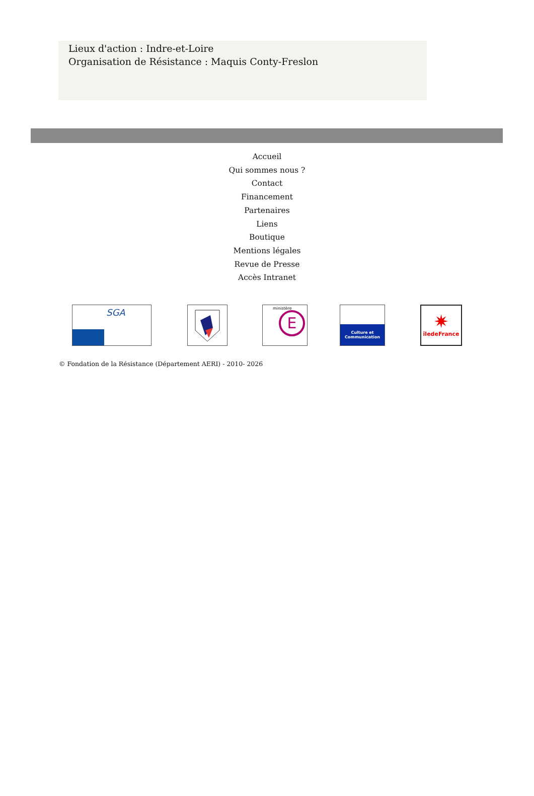Lieux d'action : Indre-et-Loire
Organisation de Résistance : Maquis Conty-Freslon
Accueil
Qui sommes nous ?
Contact
Financement
Partenaires
Liens
Boutique
Mentions légales
Revue de Presse
Accès Intranet
SGA
ministère
E
Culture et Communication
✷
îledeFrance
© Fondation de la Résistance (Département AERI) - 2010- 2026